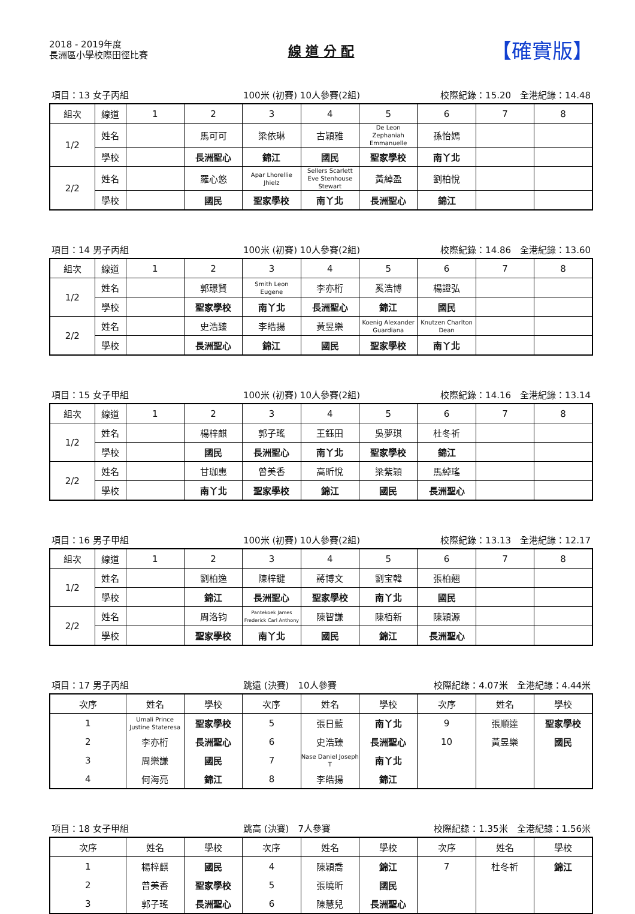2018 - 2019年度
長洲區小學校際田徑比賽
線 道 分 配
【確實版】
項目：13 女子丙組 100米 (初賽) 10人參賽(2組) 校際紀錄：15.20　全港紀錄：14.48
| 組次 | 線道 | 1 | 2 | 3 | 4 | 5 | 6 | 7 | 8 |
| --- | --- | --- | --- | --- | --- | --- | --- | --- | --- |
| 1/2 | 姓名 | | 馬可可 | 梁依琳 | 古穎雅 | De Leon Zephaniah Emmanuelle | 孫怡嫣 | | |
| | 學校 | | 長洲聖心 | 錦江 | 國民 | 聖家學校 | 南丫北 | | |
| 2/2 | 姓名 | | 羅心悠 | Apar Lhorellie Jhielz | Sellers Scarlett Eve Stenhouse Stewart | 黃綽盈 | 劉柏悅 | | |
| | 學校 | | 國民 | 聖家學校 | 南丫北 | 長洲聖心 | 錦江 | | |
項目：14 男子丙組 100米 (初賽) 10人參賽(2組) 校際紀錄：14.86　全港紀錄：13.60
| 組次 | 線道 | 1 | 2 | 3 | 4 | 5 | 6 | 7 | 8 |
| --- | --- | --- | --- | --- | --- | --- | --- | --- | --- |
| 1/2 | 姓名 | | 郭璟賢 | Smith Leon Eugene | 李亦桁 | 奚浩博 | 楊證弘 | | |
| | 學校 | | 聖家學校 | 南丫北 | 長洲聖心 | 錦江 | 國民 | | |
| 2/2 | 姓名 | | 史浩臻 | 李皓揚 | 黃昱樂 | Koenig Alexander Guardiana | Knutzen Charlton Dean | | |
| | 學校 | | 長洲聖心 | 錦江 | 國民 | 聖家學校 | 南丫北 | | |
項目：15 女子甲組 100米 (初賽) 10人參賽(2組) 校際紀錄：14.16　全港紀錄：13.14
| 組次 | 線道 | 1 | 2 | 3 | 4 | 5 | 6 | 7 | 8 |
| --- | --- | --- | --- | --- | --- | --- | --- | --- | --- |
| 1/2 | 姓名 | | 楊梓麒 | 郭子瑤 | 王鈺田 | 吳夢琪 | 杜冬祈 | | |
| | 學校 | | 國民 | 長洲聖心 | 南丫北 | 聖家學校 | 錦江 | | |
| 2/2 | 姓名 | | 甘珈惠 | 曾美香 | 高昕悅 | 梁紫穎 | 馬綽瑤 | | |
| | 學校 | | 南丫北 | 聖家學校 | 錦江 | 國民 | 長洲聖心 | | |
項目：16 男子甲組 100米 (初賽) 10人參賽(2組) 校際紀錄：13.13　全港紀錄：12.17
| 組次 | 線道 | 1 | 2 | 3 | 4 | 5 | 6 | 7 | 8 |
| --- | --- | --- | --- | --- | --- | --- | --- | --- | --- |
| 1/2 | 姓名 | | 劉柏逸 | 陳梓鍵 | 蔣博文 | 劉宝韓 | 張柏翹 | | |
| | 學校 | | 錦江 | 長洲聖心 | 聖家學校 | 南丫北 | 國民 | | |
| 2/2 | 姓名 | | 周洛钧 | Pantekoek James Frederick Carl Anthony | 陳智謙 | 陳栢新 | 陳穎源 | | |
| | 學校 | | 聖家學校 | 南丫北 | 國民 | 錦江 | 長洲聖心 | | |
項目：17 男子丙組 跳遠 (決賽)　10人參賽 校際紀錄：4.07米　全港紀錄：4.44米
| 次序 | 姓名 | 學校 | 次序 | 姓名 | 學校 | 次序 | 姓名 | 學校 |
| --- | --- | --- | --- | --- | --- | --- | --- | --- |
| 1 | Umali Prince Justine Stateresa | 聖家學校 | 5 | 張日藍 | 南丫北 | 9 | 張順達 | 聖家學校 |
| 2 | 李亦桁 | 長洲聖心 | 6 | 史浩臻 | 長洲聖心 | 10 | 黃昱樂 | 國民 |
| 3 | 周樂謙 | 國民 | 7 | Nase Daniel Joseph T | 南丫北 | | | |
| 4 | 何海亮 | 錦江 | 8 | 李皓揚 | 錦江 | | | |
項目：18 女子甲組 跳高 (決賽)　7人參賽 校際紀錄：1.35米　全港紀錄：1.56米
| 次序 | 姓名 | 學校 | 次序 | 姓名 | 學校 | 次序 | 姓名 | 學校 |
| --- | --- | --- | --- | --- | --- | --- | --- | --- |
| 1 | 楊梓麒 | 國民 | 4 | 陳穎喬 | 錦江 | 7 | 杜冬祈 | 錦江 |
| 2 | 曾美香 | 聖家學校 | 5 | 張曉昕 | 國民 | | | |
| 3 | 郭子瑤 | 長洲聖心 | 6 | 陳慧兒 | 長洲聖心 | | | |